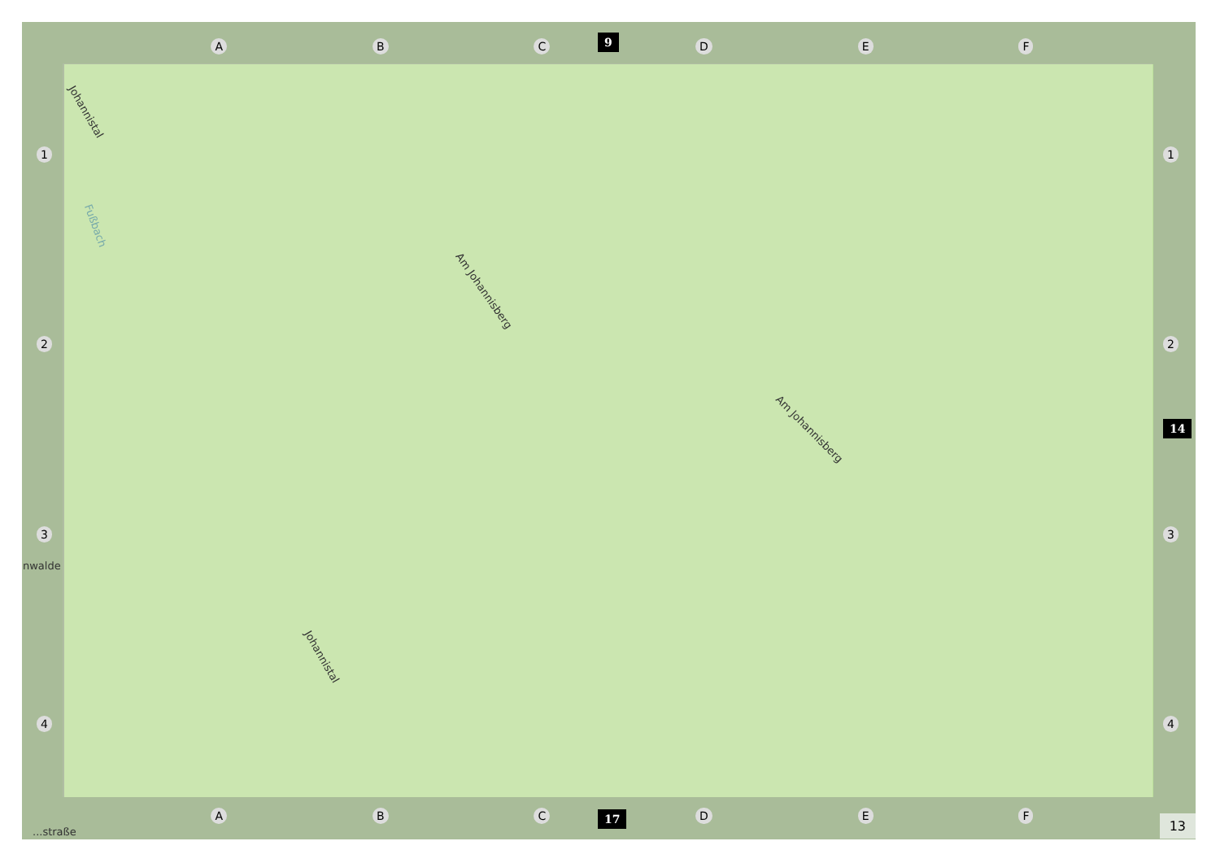A B C D E F
9
1234 1234
14
Johannistal
Fußbach
Am Johannisberg
Am Johannisberg
Johannistal
nwalde
...straße
A B C D E F 17
13